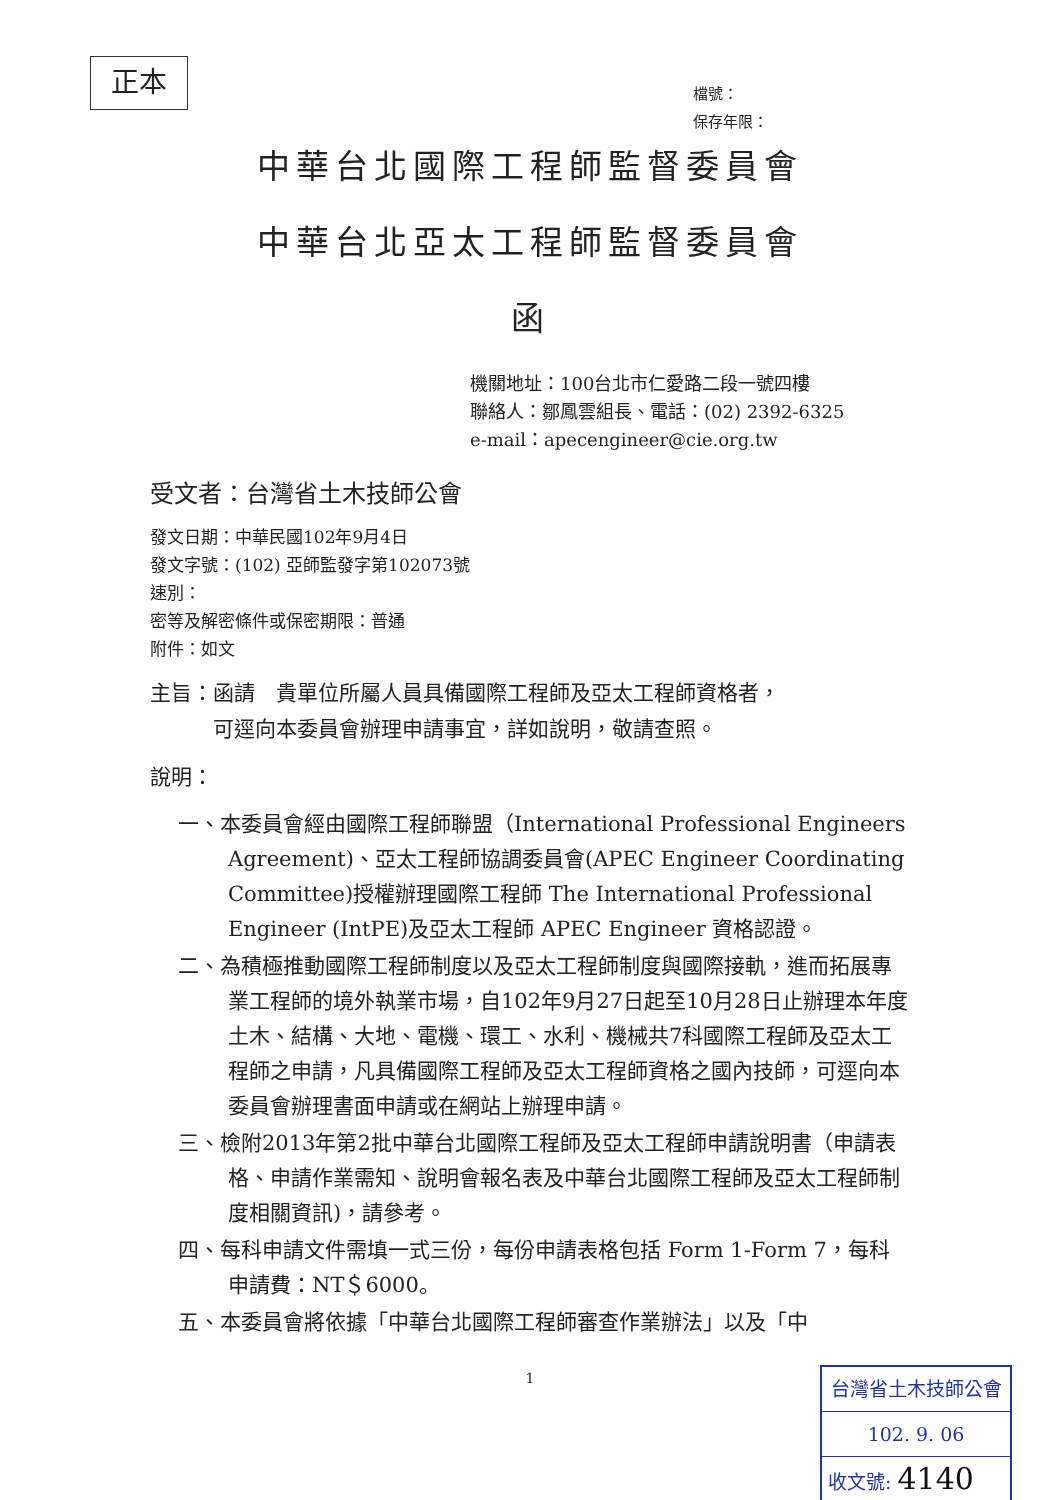正本
檔號：
保存年限：
中華台北國際工程師監督委員會
中華台北亞太工程師監督委員會
函
機關地址：100台北市仁愛路二段一號四樓
聯絡人：鄒鳳雲組長、電話：(02) 2392-6325
e-mail：apecengineer@cie.org.tw
受文者：台灣省土木技師公會
發文日期：中華民國102年9月4日
發文字號：(102) 亞師監發字第102073號
速別：
密等及解密條件或保密期限：普通
附件：如文
主旨：函請　貴單位所屬人員具備國際工程師及亞太工程師資格者，
　　　可逕向本委員會辦理申請事宜，詳如說明，敬請查照。
說明：
一、本委員會經由國際工程師聯盟（International Professional Engineers Agreement)、亞太工程師協調委員會(APEC Engineer Coordinating Committee)授權辦理國際工程師 The International Professional Engineer (IntPE)及亞太工程師 APEC Engineer 資格認證。
二、為積極推動國際工程師制度以及亞太工程師制度與國際接軌，進而拓展專業工程師的境外執業市場，自102年9月27日起至10月28日止辦理本年度土木、結構、大地、電機、環工、水利、機械共7科國際工程師及亞太工程師之申請，凡具備國際工程師及亞太工程師資格之國內技師，可逕向本委員會辦理書面申請或在網站上辦理申請。
三、檢附2013年第2批中華台北國際工程師及亞太工程師申請說明書（申請表格、申請作業需知、說明會報名表及中華台北國際工程師及亞太工程師制度相關資訊)，請參考。
四、每科申請文件需填一式三份，每份申請表格包括 Form 1-Form 7，每科申請費：NT＄6000。
五、本委員會將依據「中華台北國際工程師審查作業辦法」以及「中
1
台灣省土木技師公會
102. 9. 06
收文號: 4140